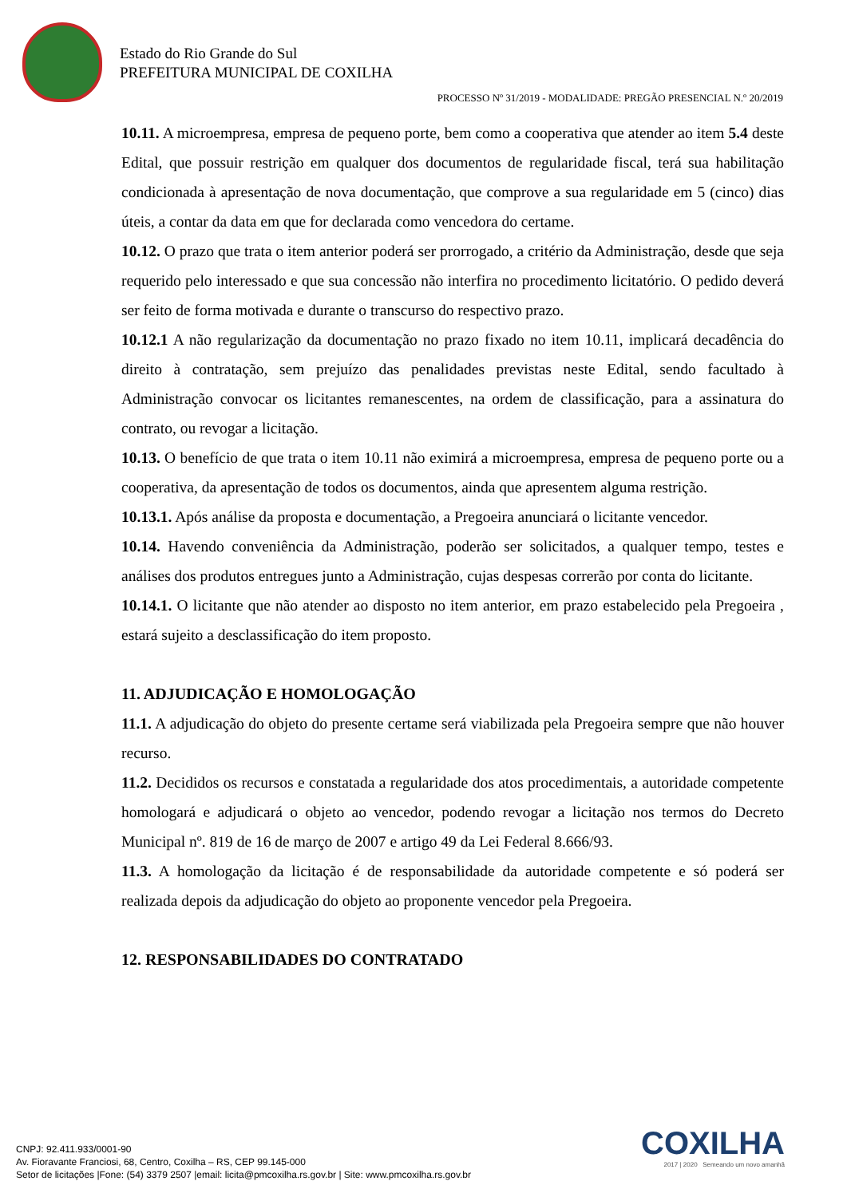Estado do Rio Grande do Sul
PREFEITURA MUNICIPAL DE COXILHA
PROCESSO Nº 31/2019 - MODALIDADE: PREGÃO PRESENCIAL N.º 20/2019
10.11. A microempresa, empresa de pequeno porte, bem como a cooperativa que atender ao item 5.4 deste Edital, que possuir restrição em qualquer dos documentos de regularidade fiscal, terá sua habilitação condicionada à apresentação de nova documentação, que comprove a sua regularidade em 5 (cinco) dias úteis, a contar da data em que for declarada como vencedora do certame.
10.12. O prazo que trata o item anterior poderá ser prorrogado, a critério da Administração, desde que seja requerido pelo interessado e que sua concessão não interfira no procedimento licitatório. O pedido deverá ser feito de forma motivada e durante o transcurso do respectivo prazo.
10.12.1 A não regularização da documentação no prazo fixado no item 10.11, implicará decadência do direito à contratação, sem prejuízo das penalidades previstas neste Edital, sendo facultado à Administração convocar os licitantes remanescentes, na ordem de classificação, para a assinatura do contrato, ou revogar a licitação.
10.13. O benefício de que trata o item 10.11 não eximirá a microempresa, empresa de pequeno porte ou a cooperativa, da apresentação de todos os documentos, ainda que apresentem alguma restrição.
10.13.1. Após análise da proposta e documentação, a Pregoeira anunciará o licitante vencedor.
10.14. Havendo conveniência da Administração, poderão ser solicitados, a qualquer tempo, testes e análises dos produtos entregues junto a Administração, cujas despesas correrão por conta do licitante.
10.14.1. O licitante que não atender ao disposto no item anterior, em prazo estabelecido pela Pregoeira , estará sujeito a desclassificação do item proposto.
11. ADJUDICAÇÃO E HOMOLOGAÇÃO
11.1. A adjudicação do objeto do presente certame será viabilizada pela Pregoeira sempre que não houver recurso.
11.2. Decididos os recursos e constatada a regularidade dos atos procedimentais, a autoridade competente homologará e adjudicará o objeto ao vencedor, podendo revogar a licitação nos termos do Decreto Municipal nº. 819 de 16 de março de 2007 e artigo 49 da Lei Federal 8.666/93.
11.3. A homologação da licitação é de responsabilidade da autoridade competente e só poderá ser realizada depois da adjudicação do objeto ao proponente vencedor pela Pregoeira.
12. RESPONSABILIDADES DO CONTRATADO
COXILHA
2017 | 2020 Semeando um novo amanhã
CNPJ: 92.411.933/0001-90
Av. Fioravante Franciosi, 68, Centro, Coxilha – RS, CEP 99.145-000
Setor de licitações |Fone: (54) 3379 2507 |email: licita@pmcoxilha.rs.gov.br | Site: www.pmcoxilha.rs.gov.br